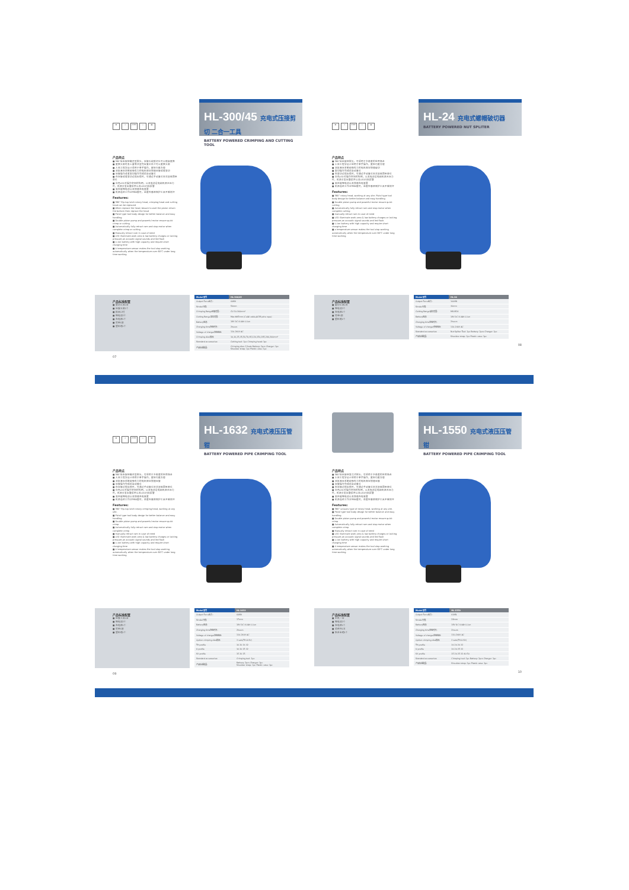▬ ⊥ 230V ▭ ▤
HL-300/45 充电式压接剪切 二合一工具
BATTERY POWERED CRIMPING AND CUTTING TOOL
产品特点
■ 360°自由旋转翻开型钳头，压接头和剪切头可以随意更换
■ 更换头部时务心要等活塞完全复位后才可以更换头部
■ 人体工程学设计适用于单手操作，更轻巧更方便
■ 双极液压系统和强有力的电机保证快速压接或者剪切
■ 压接操作或者剪切操作完成后自动复位
■ 在压接或者剪切过程出错时，可通过手动复位将活塞退回至原位
■ 白色LED对操作空间的照明，以及电池没电和机器无压力时，机器会发出警报声以及LED闪烁报警
■ 高性能锂电池以及快速充电装置
■ 机器连续工作达到60度时，温度传感器保护工具不被烧坏
Features:
■ 360° flip-top latch rotary head, crimping head and cutting head can be replaced
■ When replace the head, besure to wait the piston return the bottom then replace the head
■ Pistol type tool body design for better balance and easy handling
■ Double piston pump and powerful motor ensure quick crimp or cutting
■ Automatically fully retract ram and stop motor when complete crimp or cutting
■ Manually retract ram in case of need
■ LED illuminate work area & low battery charges or lacking pressure,an acoustic signal sounds and led flash
■ Li-ion battery with high capacity and require short charging time
■ A temperature sensor makes the tool stop working automatically when the temperature over 60℃ under long time working
产品标准配置
■ 剪切工具1台
■ 压接头部1个
■ 模具12付
■ 锂电池2个
■ 充电器1个
■ 背带1根
■ 塑料箱1个
| Model 型号 | HL-300/45 |
| --- | --- |
| Output Force出力: | 60KN |
| Stroke行程: | 50mm |
| Crimping Range压接范围: | CU 10-300mm² |
| Cutting Range剪切范围: | Max Φ45mm (Cu/Al cable,ACSR,wire rope) |
| Battery电池: | 18V DC 4.0Ah Li-ion |
| Charging time充电时间: | 2hours |
| Voltage of charger充电电压: | 110-240V AC |
| Crimping dies模具: | 10,16,25,35,50,70,95,120,150,185,240,300mm² |
| Standard accessories: | Cutting tool: 1pc Crimping head: 1pc |
| 产品标准配置: | Crimping dies: 12sets Battery: 2pcs Charger: 1pc Shoulder strap: 1pc Plastic case: 1pc |
07
▬ ⊥ 230V ▭ ▤
HL-24 充电式螺帽破切器
BATTERY POWERED NUT SPLITER
产品特点
■ 360°自由旋转钳头，可适用于多角度的应用场合
■ 人体工程学设计适用于单手操作，更轻巧更方便
■ 双极液压系统和强有力的电机保证快速破切
■ 剪切操作完成后自动复位
■ 在剪切过程出错时，可通过手动复位将活塞退回至原位
■ 白色LED对操作空间的照明，以及电池没电和机器无压力时，机器会发出警报声以及LED闪烁报警
■ 高性能锂电池以及快速充电装置
■ 机器连续工作达到60度时，温度传感器保护工具不被烧坏
Features:
■ 360° rotary head, working at any site. Pistol type tool body design for better balance and easy handling
■ Double piston pump and powerful motor ensure quick cutting
■ Automatically fully retract ram and stop motor when complete cutting
■ manually retract ram in case of need
■ LED illuminate work area & low battery charges or lacking pressure,an acoustic signal sounds and led flash.
■ Li-ion battery with high capacity and require short charging time
■ a temperature sensor makes the tool stop working automatically when the temperature over 60℃ under long time working
产品标准配置
■ 破切工具1台
■ 锂电池2个
■ 充电器1个
■ 背带1根
■ 塑料箱1个
| Model 型号 | HL-24 |
| --- | --- |
| Output Force出力: | 100KN |
| Stroke行程: | 30mm |
| Cutting Range破切范围: | M8-M24 |
| Battery电池: | 18V DC 4.0Ah Li-ion |
| Charging time充电时间: | 2hours |
| Voltage of charger充电电压: | 110-240V AC |
| Standard accessories: | Nut Spliter Tool: 1pc Battery: 2pcs Charger: 1pc |
| 产品标准配置: | Shoulder strap: 1pc Plastic case: 1pc |
08
▬ ⊥ 230V ▭ ▤
HL-1632 充电式液压压管钳
BATTERY POWERED PIPE CRIMPING TOOL
产品特点
■ 360°自由旋转翻开型钳头，可适用于多角度的应用场合
■ 人体工程学设计适用于单手操作，更轻巧更方便
■ 双极液压系统和强有力的电机保证快速压接
■ 压接操作完成后自动复位
■ 在压接过程出错时，可通过手动复位将活塞退回至原位
■ 白色LED对操作空间的照明，以及电池没电和机器无压力时，机器会发出警报声以及LED闪烁报警
■ 高性能锂电池以及快速充电装置
■ 机器连续工作达到60度时，温度传感器保护工具不被烧坏
Features:
■ 360° flip-top latch rotary crimping head, working at any site.
■ Pistol type tool body design for better balance and easy handling
■ Double piston pump and powerful motor ensure quick crimp
■ Automatically fully retract ram and stop motor when complete crimp
■ manually retract ram in case of need
■ LED illuminate work area & low battery charges or lacking pressure,an acoustic signal sounds and led flash
■ Li-ion battery with high capacity and require short charging time
■ A temperature sensor makes the tool stop working automatically when the temperature over 60℃ under long time working
产品标准配置
■ 压接工具1台
■ 锂电池2个
■ 充电器1个
■ 背带1根
■ 塑料箱1个
| Model 型号 | HL-1632 |
| --- | --- |
| Output Force出力: | 60KN |
| Stroke行程: | 17mm |
| Battery电池: | 18V DC 4.0Ah Li-ion |
| Charging time充电时间: | 2hours |
| Voltage of charger充电电压: | 110-240V AC |
| Option crimping dies模具: | 3 sets(TH.U.SV) |
| TH profile | 16 20 26 32 |
| U profile | 16 20 25 32 |
| SV profile | 15 20 25 |
| Standard accessories: | Crimping tool: 1pc |
| 产品标准配置: | Battery: 2pcs Charger: 1pc Shoulder strap: 1pc Plastic case: 1pc |
09
HL-1550 充电式液压压管钳
BATTERY POWERED PIPE CRIMPING TOOL
产品特点
■ 360°自由旋转剪刀式钳头，可适用于多角度的应用场合
■ 人体工程学设计适用于单手操作，更轻巧更方便
■ 双极液压系统和强有力的电机保证快速压接
■ 压接操作完成后自动复位
■ 在压接过程出错时，可通过手动复位将活塞退回至原位
■ 白色LED对操作空间的照明，以及电池没电和机器无压力时，机器会发出警报声以及LED闪烁报警
■ 高性能锂电池以及快速充电装置
■ 机器连续工作达到60度时，温度传感器保护工具不被烧坏
Features:
■ 360° scissors type of rotary head, working at any site.
■ Pistol type tool body design for better balance and easy handling
■ Double piston pump and powerful motor ensure quick crimp
■ Automatically fully retract ram and stop motor when complete crimp
■ Manually retract ram in case of need
■ LED illuminate work area & low battery charges or lacking pressure,an acoustic signal sounds and led flash
■ Li-ion battery with high capacity and require short charging time
■ A temperature sensor makes the tool stop working automatically when the temperature over 60℃ under long time working
产品标准配置
■ 主机一台
■ 锂电池2个
■ 充电器1个
■ 说明书1本
■ 铝合金箱1个
| Model 型号 | HL-1550 |
| --- | --- |
| Output Force出力: | 60KN |
| Stroke行程: | 28mm |
| Battery电池: | 18V DC 4.0Ah Li-ion |
| Charging time充电时间: | 2hours |
| Voltage of charger充电电压: | 110-240V AC |
| Option crimping dies模具: | 3 sets(TH.U.SV) |
| TH profile | 16 20 26 32 |
| U profile | 16 20 25 32 |
| SV profile | 15 20 25 32 40 50 |
| Standard accessories: | Crimping tool: 1pc Battery: 2pcs Charger: 1pc |
| 产品标准配置: | Shoulder strap: 1pc Plastic case: 1pc |
10